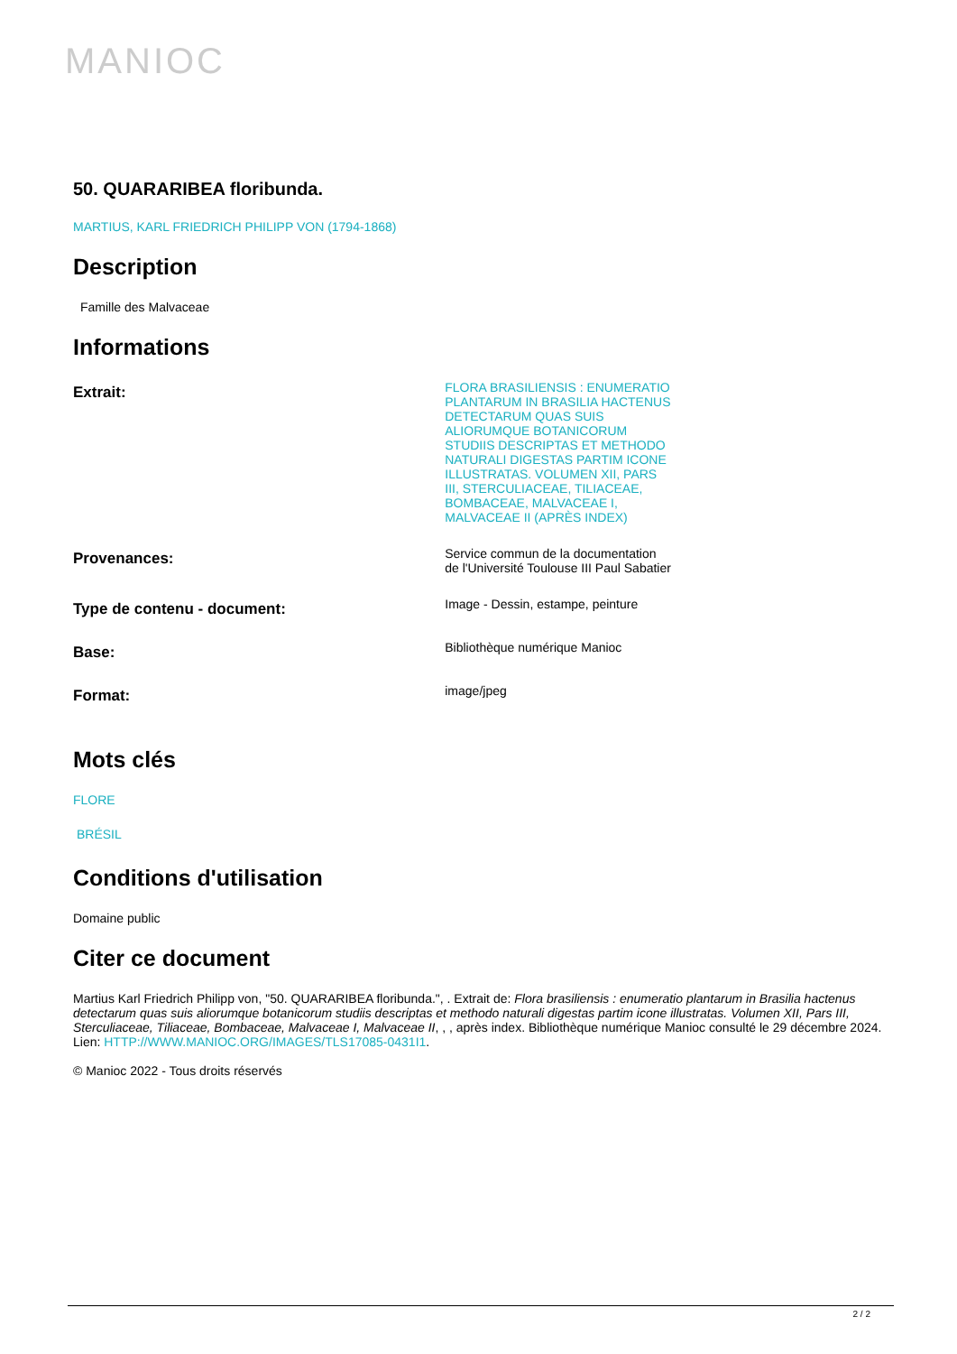MANIOC
50. QUARARIBEA floribunda.
MARTIUS, KARL FRIEDRICH PHILIPP VON (1794-1868)
Description
Famille des Malvaceae
Informations
| Extrait: | FLORA BRASILIENSIS : ENUMERATIO PLANTARUM IN BRASILIA HACTENUS DETECTARUM QUAS SUIS ALIORUMQUE BOTANICORUM STUDIIS DESCRIPTAS ET METHODO NATURALI DIGESTAS PARTIM ICONE ILLUSTRATAS. VOLUMEN XII, PARS III, STERCULIACEAE, TILIACEAE, BOMBACEAE, MALVACEAE I, MALVACEAE II (APRÈS INDEX) | |
| Provenances: | Service commun de la documentation de l'Université Toulouse III Paul Sabatier | |
| Type de contenu - document: | Image - Dessin, estampe, peinture | |
| Base: | Bibliothèque numérique Manioc | |
| Format: | image/jpeg | |
Mots clés
FLORE
BRÉSIL
Conditions d'utilisation
Domaine public
Citer ce document
Martius Karl Friedrich Philipp von, "50. QUARARIBEA floribunda.", . Extrait de: Flora brasiliensis : enumeratio plantarum in Brasilia hactenus detectarum quas suis aliorumque botanicorum studiis descriptas et methodo naturali digestas partim icone illustratas. Volumen XII, Pars III, Sterculiaceae, Tiliaceae, Bombaceae, Malvaceae I, Malvaceae II, , , après index. Bibliothèque numérique Manioc consulté le 29 décembre 2024. Lien: HTTP://WWW.MANIOC.ORG/IMAGES/TLS17085-0431I1.
© Manioc 2022 - Tous droits réservés
2 / 2